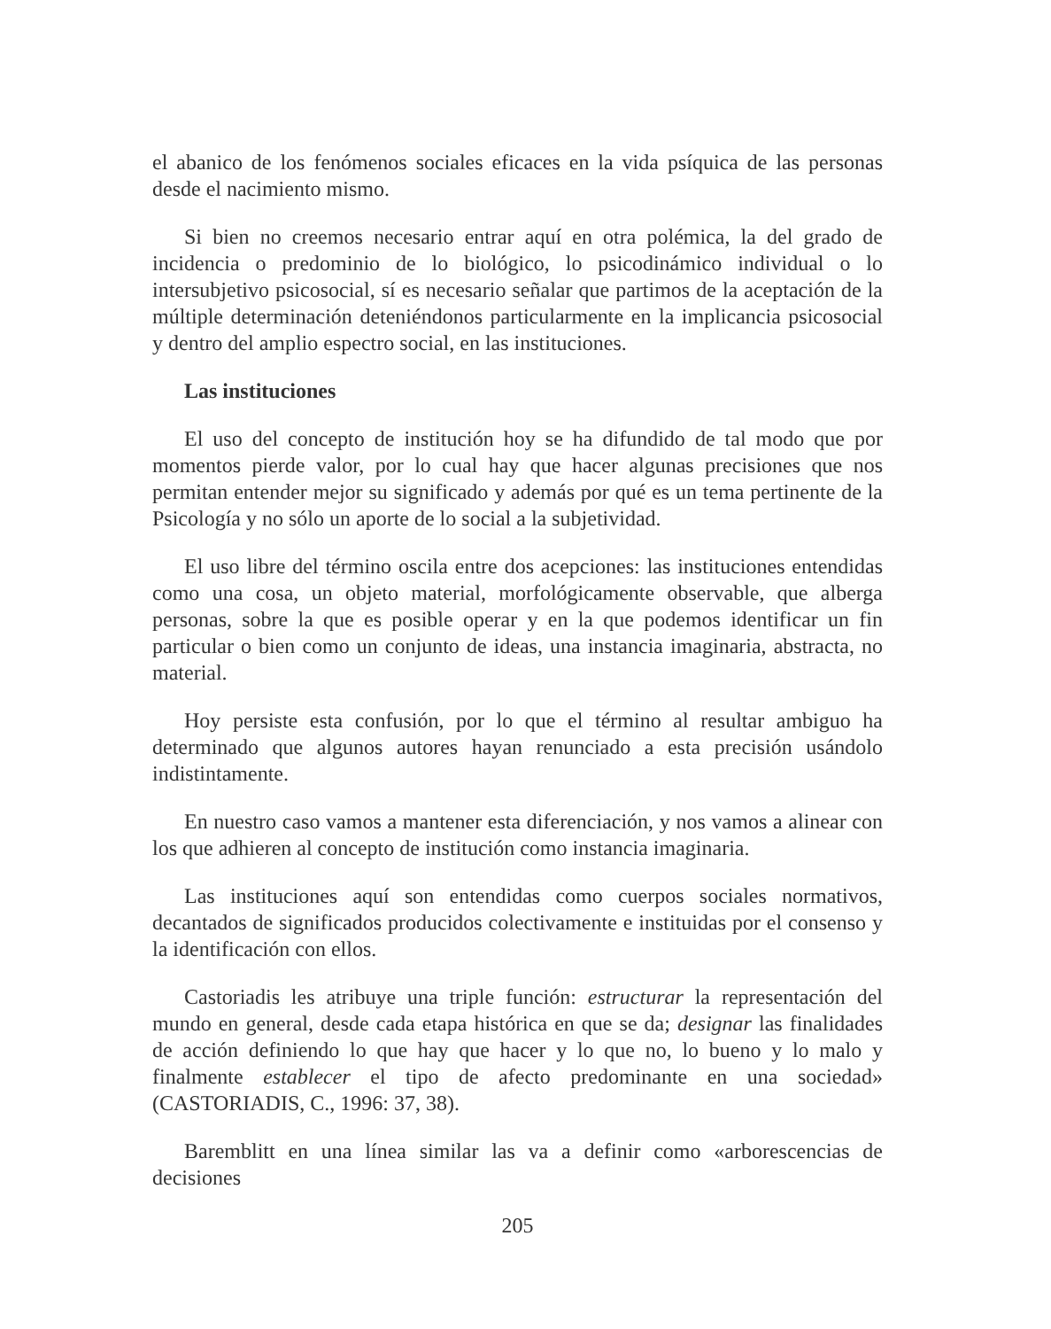el abanico de los fenómenos sociales eficaces en la vida psíquica de las personas desde el nacimiento mismo.
Si bien no creemos necesario entrar aquí en otra polémica, la del grado de incidencia o predominio de lo biológico, lo psicodinámico individual o lo intersubjetivo psicosocial, sí es necesario señalar que partimos de la aceptación de la múltiple determinación deteniéndonos particularmente en la implicancia psicosocial y dentro del amplio espectro social, en las instituciones.
Las instituciones
El uso del concepto de institución hoy se ha difundido de tal modo que por momentos pierde valor, por lo cual hay que hacer algunas precisiones que nos permitan entender mejor su significado y además por qué es un tema pertinente de la Psicología y no sólo un aporte de lo social a la subjetividad.
El uso libre del término oscila entre dos acepciones: las instituciones entendidas como una cosa, un objeto material, morfológicamente observable, que alberga personas, sobre la que es posible operar y en la que podemos identificar un fin particular o bien como un conjunto de ideas, una instancia imaginaria, abstracta, no material.
Hoy persiste esta confusión, por lo que el término al resultar ambiguo ha determinado que algunos autores hayan renunciado a esta precisión usándolo indistintamente.
En nuestro caso vamos a mantener esta diferenciación, y nos vamos a alinear con los que adhieren al concepto de institución como instancia imaginaria.
Las instituciones aquí son entendidas como cuerpos sociales normativos, decantados de significados producidos colectivamente e instituidas por el consenso y la identificación con ellos.
Castoriadis les atribuye una triple función: estructurar la representación del mundo en general, desde cada etapa histórica en que se da; designar las finalidades de acción definiendo lo que hay que hacer y lo que no, lo bueno y lo malo y finalmente establecer el tipo de afecto predominante en una sociedad» (CASTORIADIS, C., 1996: 37, 38).
Baremblitt en una línea similar las va a definir como «arborescencias de decisiones
205